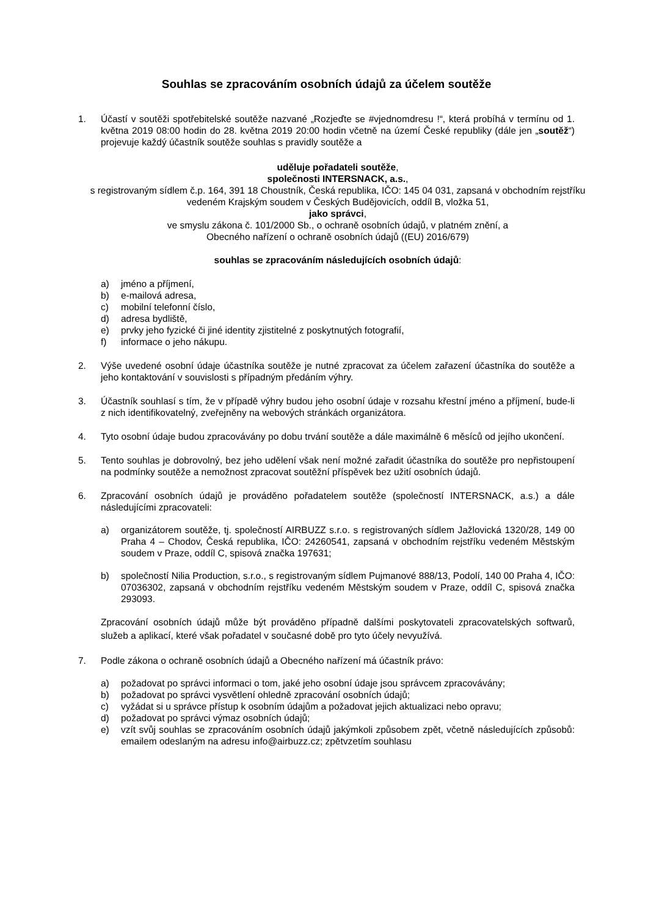Souhlas se zpracováním osobních údajů za účelem soutěže
1. Účastí v soutěži spotřebitelské soutěže nazvané „Rozjeďte se #vjednomdresu !“, která probíhá v termínu od 1. května 2019 08:00 hodin do 28. května 2019 20:00 hodin včetně na území České republiky (dále jen „soutěž“) projevuje každý účastník soutěže souhlas s pravidly soutěže a
uděluje pořadateli soutěže,
společnosti INTERSNACK, a.s.,
s registrovaným sídlem č.p. 164, 391 18 Choustník, Česká republika, IČO: 145 04 031, zapsaná v obchodním rejstříku vedeném Krajským soudem v Českých Budějovicích, oddíl B, vložka 51,
jako správci,
ve smyslu zákona č. 101/2000 Sb., o ochraně osobních údajů, v platném znění, a
Obecného nařízení o ochraně osobních údajů ((EU) 2016/679)
souhlas se zpracováním následujících osobních údajů:
a) jméno a příjmení,
b) e-mailová adresa,
c) mobilní telefonní číslo,
d) adresa bydliště,
e) prvky jeho fyzické či jiné identity zjistitelné z poskytnutých fotografií,
f) informace o jeho nákupu.
2. Výše uvedené osobní údaje účastníka soutěže je nutné zpracovat za účelem zařazení účastníka do soutěže a jeho kontaktování v souvislosti s případným předáním výhry.
3. Účastník souhlasí s tím, že v případě výhry budou jeho osobní údaje v rozsahu křestní jméno a příjmení, bude-li z nich identifikovatelný, zveřejněny na webových stránkách organizátora.
4. Tyto osobní údaje budou zpracovávány po dobu trvání soutěže a dále maximálně 6 měsíců od jejího ukončení.
5. Tento souhlas je dobrovolný, bez jeho udělení však není možné zařadit účastníka do soutěže pro nepřistoupení na podmínky soutěže a nemožnost zpracovat soutěžní příspěvek bez užití osobních údajů.
6. Zpracování osobních údajů je prováděno pořadatelem soutěže (společností INTERSNACK, a.s.) a dále následujícími zpracovateli:
a) organizátorem soutěže, tj. společností AIRBUZZ s.r.o. s registrovaných sídlem Jažlovická 1320/28, 149 00 Praha 4 – Chodov, Česká republika, IČO: 24260541, zapsaná v obchodním rejstříku vedeném Městským soudem v Praze, oddíl C, spisová značka 197631;
b) společností Nilia Production, s.r.o., s registrovaným sídlem Pujmanové 888/13, Podolí, 140 00 Praha 4, IČO: 07036302, zapsaná v obchodním rejstříku vedeném Městským soudem v Praze, oddíl C, spisová značka 293093.
Zpracování osobních údajů může být prováděno případně dalšími poskytovateli zpracovatelských softwarů, služeb a aplikací, které však pořadatel v současné době pro tyto účely nevyužívá.
7. Podle zákona o ochraně osobních údajů a Obecného nařízení má účastník právo:
a) požadovat po správci informaci o tom, jaké jeho osobní údaje jsou správcem zpracovávány;
b) požadovat po správci vysvětlení ohledně zpracování osobních údajů;
c) vyžádat si u správce přístup k osobním údajům a požadovat jejich aktualizaci nebo opravu;
d) požadovat po správci výmaz osobních údajů;
e) vzít svůj souhlas se zpracováním osobních údajů jakýmkoli způsobem zpět, včetně následujících způsobů: emailem odeslaným na adresu info@airbuzz.cz; zpětvzetím souhlasu